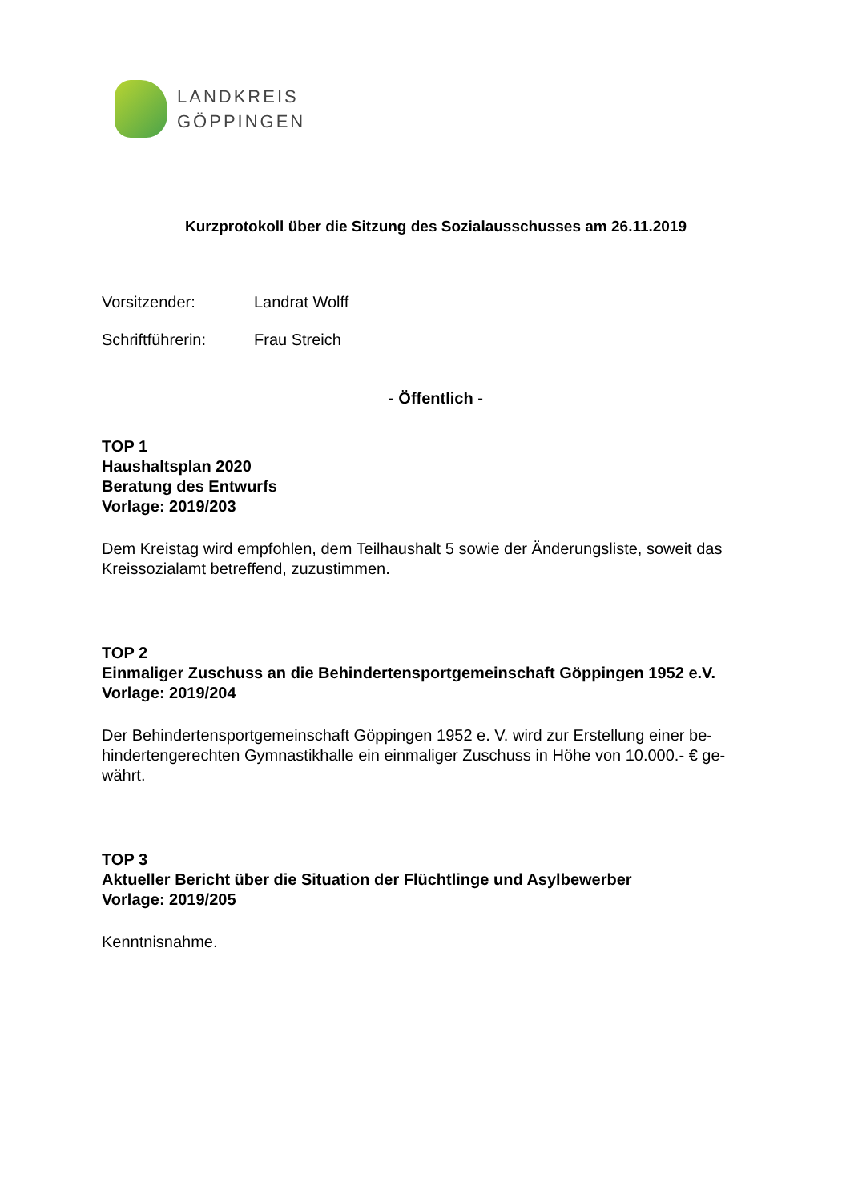LANDKREIS
GÖPPINGEN
Kurzprotokoll über die Sitzung des Sozialausschusses am 26.11.2019
Vorsitzender: Landrat Wolff
Schriftführerin: Frau Streich
- Öffentlich -
TOP 1
Haushaltsplan 2020
Beratung des Entwurfs
Vorlage: 2019/203
Dem Kreistag wird empfohlen, dem Teilhaushalt 5 sowie der Änderungsliste, soweit das Kreissozialamt betreffend, zuzustimmen.
TOP 2
Einmaliger Zuschuss an die Behindertensportgemeinschaft Göppingen 1952 e.V.
Vorlage: 2019/204
Der Behindertensportgemeinschaft Göppingen 1952 e. V. wird zur Erstellung einer be-
hindertengerechten Gymnastikhalle ein einmaliger Zuschuss in Höhe von 10.000.- € ge-
währt.
TOP 3
Aktueller Bericht über die Situation der Flüchtlinge und Asylbewerber
Vorlage: 2019/205
Kenntnisnahme.